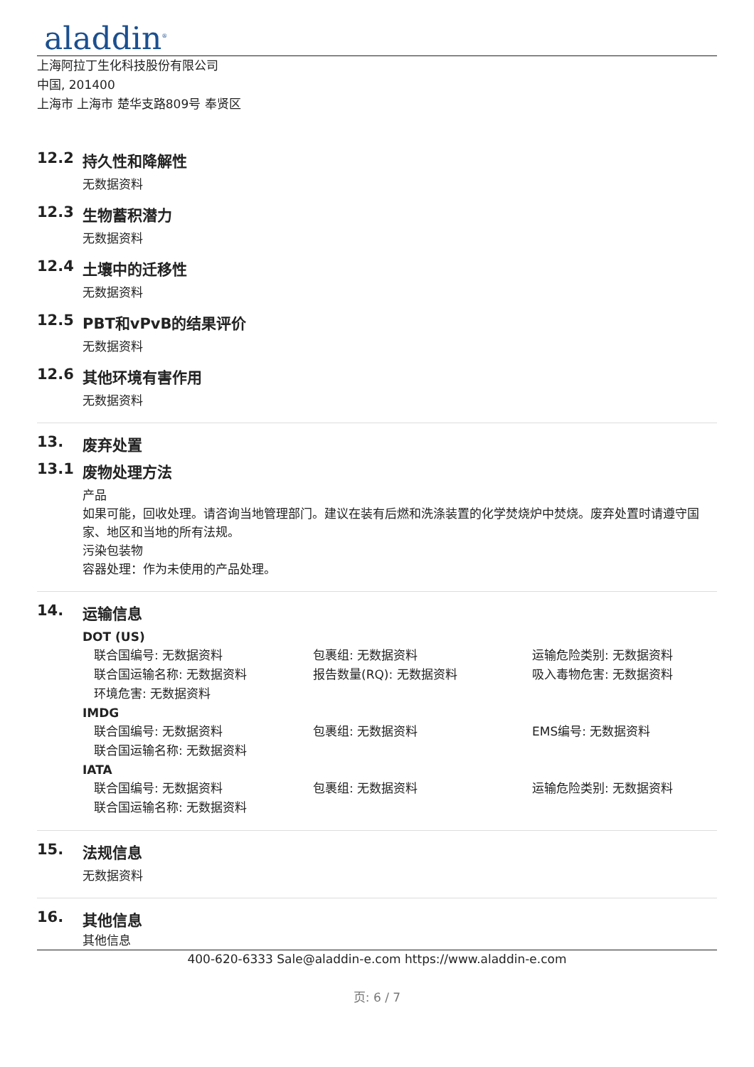aladdin<sup>®</sup>
上海阿拉丁生化科技股份有限公司
中国, 201400
上海市 上海市 楚华支路809号 奉贤区
12.2 持久性和降解性
无数据资料
12.3 生物蓄积潜力
无数据资料
12.4 土壤中的迁移性
无数据资料
12.5 PBT和vPvB的结果评价
无数据资料
12.6 其他环境有害作用
无数据资料
13. 废弃处置
13.1 废物处理方法
产品
如果可能，回收处理。请咨询当地管理部门。建议在装有后燃和洗涤装置的化学焚烧炉中焚烧。废弃处置时请遵守国家、地区和当地的所有法规。
污染包装物
容器处理：作为未使用的产品处理。
14. 运输信息
DOT (US)
联合国编号: 无数据资料 包裹组: 无数据资料 运输危险类别: 无数据资料 联合国运输名称: 无数据资料 报告数量(RQ): 无数据资料 吸入毒物危害: 无数据资料 环境危害: 无数据资料
IMDG
联合国编号: 无数据资料 包裹组: 无数据资料 EMS编号: 无数据资料 联合国运输名称: 无数据资料
IATA
联合国编号: 无数据资料 包裹组: 无数据资料 运输危险类别: 无数据资料 联合国运输名称: 无数据资料
15. 法规信息
无数据资料
16. 其他信息
其他信息
400-620-6333 Sale@aladdin-e.com https://www.aladdin-e.com
页: 6 / 7